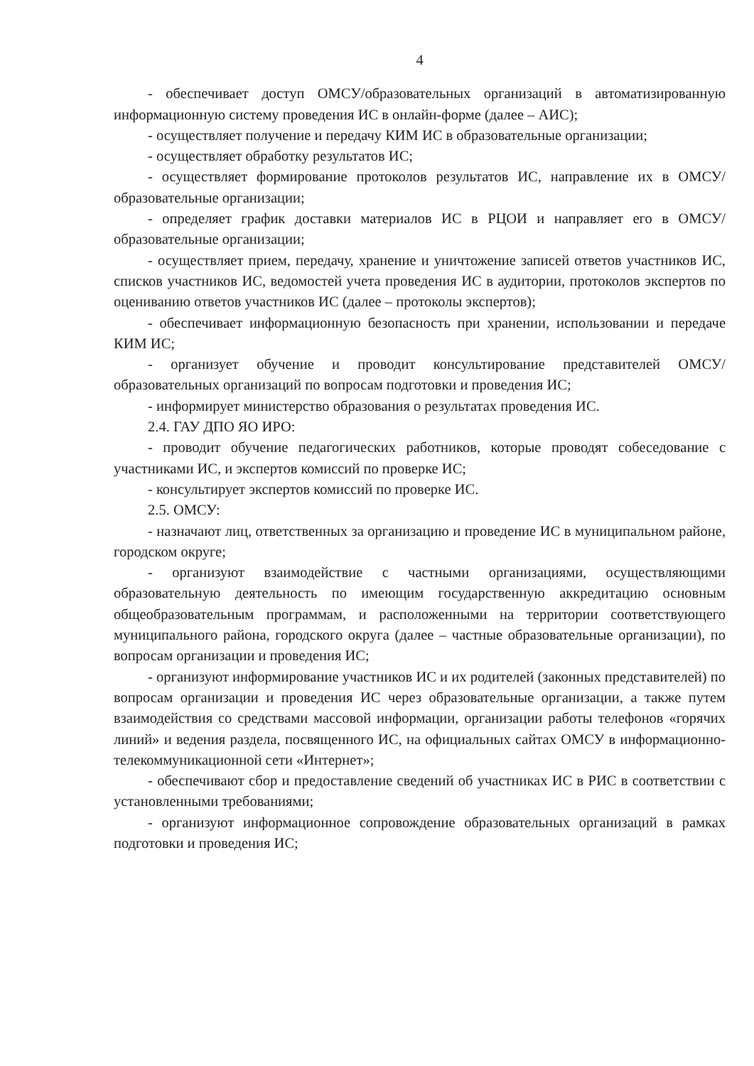4
- обеспечивает доступ ОМСУ/образовательных организаций в автоматизированную информационную систему проведения ИС в онлайн-форме (далее – АИС);
- осуществляет получение и передачу КИМ ИС в образовательные организации;
- осуществляет обработку результатов ИС;
- осуществляет формирование протоколов результатов ИС, направление их в ОМСУ/образовательные организации;
- определяет график доставки материалов ИС в РЦОИ и направляет его в ОМСУ/образовательные организации;
- осуществляет прием, передачу, хранение и уничтожение записей ответов участников ИС, списков участников ИС, ведомостей учета проведения ИС в аудитории, протоколов экспертов по оцениванию ответов участников ИС (далее – протоколы экспертов);
- обеспечивает информационную безопасность при хранении, использовании и передаче КИМ ИС;
- организует обучение и проводит консультирование представителей ОМСУ/образовательных организаций по вопросам подготовки и проведения ИС;
- информирует министерство образования о результатах проведения ИС.
2.4. ГАУ ДПО ЯО ИРО:
- проводит обучение педагогических работников, которые проводят собеседование с участниками ИС, и экспертов комиссий по проверке ИС;
- консультирует экспертов комиссий по проверке ИС.
2.5. ОМСУ:
- назначают лиц, ответственных за организацию и проведение ИС в муниципальном районе, городском округе;
- организуют взаимодействие с частными организациями, осуществляющими образовательную деятельность по имеющим государственную аккредитацию основным общеобразовательным программам, и расположенными на территории соответствующего муниципального района, городского округа (далее – частные образовательные организации), по вопросам организации и проведения ИС;
- организуют информирование участников ИС и их родителей (законных представителей) по вопросам организации и проведения ИС через образовательные организации, а также путем взаимодействия со средствами массовой информации, организации работы телефонов «горячих линий» и ведения раздела, посвященного ИС, на официальных сайтах ОМСУ в информационно-телекоммуникационной сети «Интернет»;
- обеспечивают сбор и предоставление сведений об участниках ИС в РИС в соответствии с установленными требованиями;
- организуют информационное сопровождение образовательных организаций в рамках подготовки и проведения ИС;